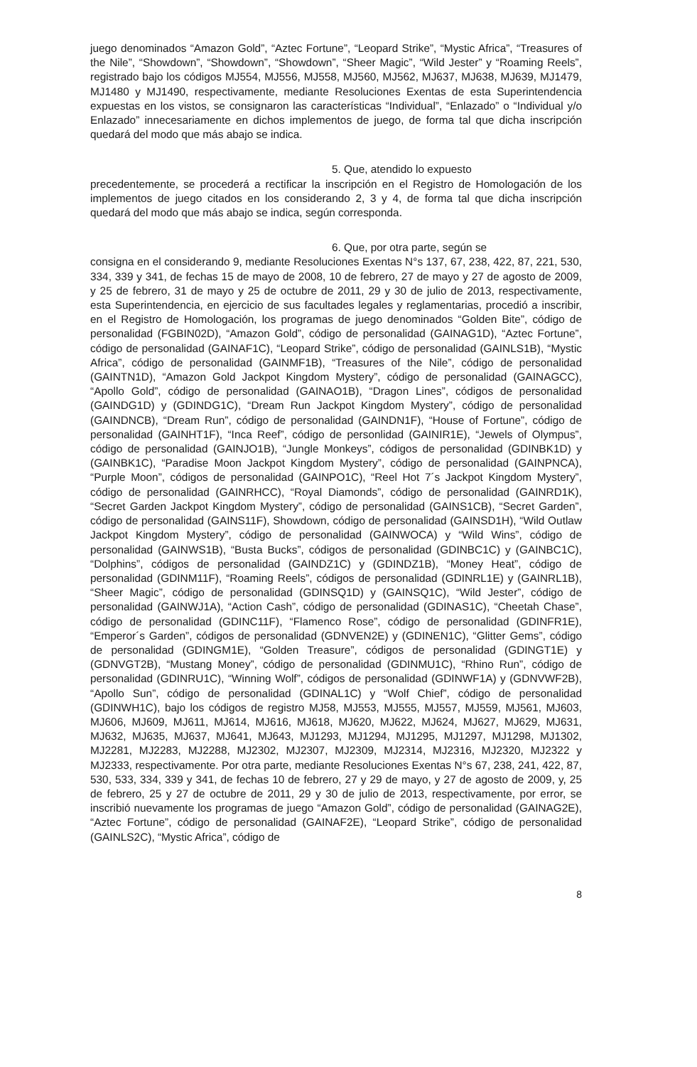juego denominados “Amazon Gold”, “Aztec Fortune”, “Leopard Strike”, “Mystic Africa”, “Treasures of the Nile”, “Showdown”, “Showdown”, “Showdown”, “Sheer Magic”, “Wild Jester” y “Roaming Reels”, registrado bajo los códigos MJ554, MJ556, MJ558, MJ560, MJ562, MJ637, MJ638, MJ639, MJ1479, MJ1480 y MJ1490, respectivamente, mediante Resoluciones Exentas de esta Superintendencia expuestas en los vistos, se consignaron las características “Individual”, “Enlazado” o “Individual y/o Enlazado” innecesariamente en dichos implementos de juego, de forma tal que dicha inscripción quedará del modo que más abajo se indica.
5. Que, atendido lo expuesto
precedentemente, se procederá a rectificar la inscripción en el Registro de Homologación de los implementos de juego citados en los considerando 2, 3 y 4, de forma tal que dicha inscripción quedará del modo que más abajo se indica, según corresponda.
6. Que, por otra parte, según se
consigna en el considerando 9, mediante Resoluciones Exentas N°s 137, 67, 238, 422, 87, 221, 530, 334, 339 y 341, de fechas 15 de mayo de 2008, 10 de febrero, 27 de mayo y 27 de agosto de 2009, y 25 de febrero, 31 de mayo y 25 de octubre de 2011, 29 y 30 de julio de 2013, respectivamente, esta Superintendencia, en ejercicio de sus facultades legales y reglamentarias, procedió a inscribir, en el Registro de Homologación, los programas de juego denominados “Golden Bite”, código de personalidad (FGBIN02D), “Amazon Gold”, código de personalidad (GAINAG1D), “Aztec Fortune”, código de personalidad (GAINAF1C), “Leopard Strike”, código de personalidad (GAINLS1B), “Mystic Africa”, código de personalidad (GAINMF1B), “Treasures of the Nile”, código de personalidad (GAINTN1D), “Amazon Gold Jackpot Kingdom Mystery”, código de personalidad (GAINAGCC), “Apollo Gold”, código de personalidad (GAINAO1B), “Dragon Lines”, códigos de personalidad (GAINDG1D) y (GDINDG1C), “Dream Run Jackpot Kingdom Mystery”, código de personalidad (GAINDNCB), “Dream Run”, código de personalidad (GAINDN1F), “House of Fortune”, código de personalidad (GAINHT1F), “Inca Reef”, código de personlidad (GAINIR1E), “Jewels of Olympus”, código de personalidad (GAINJO1B), “Jungle Monkeys”, códigos de personalidad (GDINBK1D) y (GAINBK1C), “Paradise Moon Jackpot Kingdom Mystery”, código de personalidad (GAINPNCA), “Purple Moon”, códigos de personalidad (GAINPO1C), “Reel Hot 7´s Jackpot Kingdom Mystery”, código de personalidad (GAINRHCC), “Royal Diamonds”, código de personalidad (GAINRD1K), “Secret Garden Jackpot Kingdom Mystery”, código de personalidad (GAINS1CB), “Secret Garden”, código de personalidad (GAINS11F), Showdown, código de personalidad (GAINSD1H), “Wild Outlaw Jackpot Kingdom Mystery”, código de personalidad (GAINWOCA) y “Wild Wins”, código de personalidad (GAINWS1B), “Busta Bucks”, códigos de personalidad (GDINBC1C) y (GAINBC1C), “Dolphins”, códigos de personalidad (GAINDZ1C) y (GDINDZ1B), “Money Heat”, código de personalidad (GDINM11F), “Roaming Reels”, códigos de personalidad (GDINRL1E) y (GAINRL1B), “Sheer Magic”, código de personalidad (GDINSQ1D) y (GAINSQ1C), “Wild Jester”, código de personalidad (GAINWJ1A), “Action Cash”, código de personalidad (GDINAS1C), “Cheetah Chase”, código de personalidad (GDINC11F), “Flamenco Rose”, código de personalidad (GDINFR1E), “Emperor´s Garden”, códigos de personalidad (GDNVEN2E) y (GDINEN1C), “Glitter Gems”, código de personalidad (GDINGM1E), “Golden Treasure”, códigos de personalidad (GDINGT1E) y (GDNVGT2B), “Mustang Money”, código de personalidad (GDINMU1C), “Rhino Run”, código de personalidad (GDINRU1C), “Winning Wolf”, códigos de personalidad (GDINWF1A) y (GDNVWF2B), “Apollo Sun”, código de personalidad (GDINAL1C) y “Wolf Chief”, código de personalidad (GDINWH1C), bajo los códigos de registro MJ58, MJ553, MJ555, MJ557, MJ559, MJ561, MJ603, MJ606, MJ609, MJ611, MJ614, MJ616, MJ618, MJ620, MJ622, MJ624, MJ627, MJ629, MJ631, MJ632, MJ635, MJ637, MJ641, MJ643, MJ1293, MJ1294, MJ1295, MJ1297, MJ1298, MJ1302, MJ2281, MJ2283, MJ2288, MJ2302, MJ2307, MJ2309, MJ2314, MJ2316, MJ2320, MJ2322 y MJ2333, respectivamente. Por otra parte, mediante Resoluciones Exentas N°s 67, 238, 241, 422, 87, 530, 533, 334, 339 y 341, de fechas 10 de febrero, 27 y 29 de mayo, y 27 de agosto de 2009, y, 25 de febrero, 25 y 27 de octubre de 2011, 29 y 30 de julio de 2013, respectivamente, por error, se inscribió nuevamente los programas de juego “Amazon Gold”, código de personalidad (GAINAG2E), “Aztec Fortune”, código de personalidad (GAINAF2E), “Leopard Strike”, código de personalidad (GAINLS2C), “Mystic Africa”, código de
8